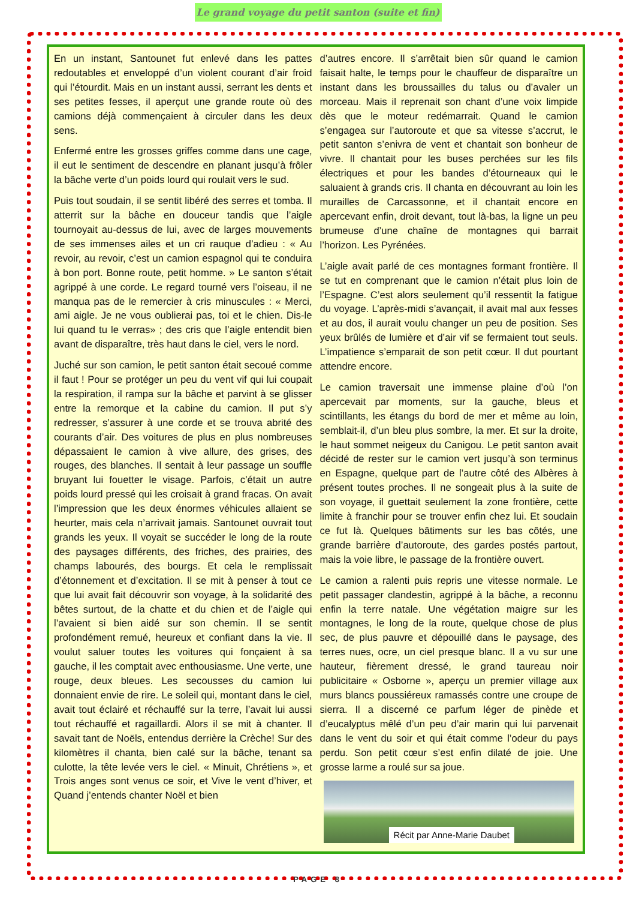Le grand voyage du petit santon (suite et fin)
En un instant, Santounet fut enlevé dans les pattes redoutables et enveloppé d’un violent courant d’air froid qui l’étourdit. Mais en un instant aussi, serrant les dents et ses petites fesses, il aperçut une grande route où des camions déjà commençaient à circuler dans les deux sens.
Enfermé entre les grosses griffes comme dans une cage, il eut le sentiment de descendre en planant jusqu’à frôler la bâche verte d’un poids lourd qui roulait vers le sud.
Puis tout soudain, il se sentit libéré des serres et tomba. Il atterrit sur la bâche en douceur tandis que l’aigle tournoyait au-dessus de lui, avec de larges mouvements de ses immenses ailes et un cri rauque d’adieu : « Au revoir, au revoir, c’est un camion espagnol qui te conduira à bon port. Bonne route, petit homme. » Le santon s’était agrippé à une corde. Le regard tourné vers l’oiseau, il ne manqua pas de le remercier à cris minuscules : « Merci, ami aigle. Je ne vous oublierai pas, toi et le chien. Dis-le lui quand tu le verras» ; des cris que l’aigle entendit bien avant de disparaître, très haut dans le ciel, vers le nord.
Juché sur son camion, le petit santon était secoué comme il faut ! Pour se protéger un peu du vent vif qui lui coupait la respiration, il rampa sur la bâche et parvint à se glisser entre la remorque et la cabine du camion. Il put s’y redresser, s’assurer à une corde et se trouva abrité des courants d’air. Des voitures de plus en plus nombreuses dépassaient le camion à vive allure, des grises, des rouges, des blanches. Il sentait à leur passage un souffle bruyant lui fouetter le visage. Parfois, c’était un autre poids lourd pressé qui les croisait à grand fracas. On avait l’impression que les deux énormes véhicules allaient se heurter, mais cela n’arrivait jamais. Santounet ouvrait tout grands les yeux. Il voyait se succéder le long de la route des paysages différents, des friches, des prairies, des champs labourés, des bourgs. Et cela le remplissait d’étonnement et d’excitation. Il se mit à penser à tout ce que lui avait fait découvrir son voyage, à la solidarité des bêtes surtout, de la chatte et du chien et de l’aigle qui l’avaient si bien aidé sur son chemin. Il se sentit profondément remué, heureux et confiant dans la vie. Il voulut saluer toutes les voitures qui fonçaient à sa gauche, il les comptait avec enthousiasme. Une verte, une rouge, deux bleues. Les secousses du camion lui donnaient envie de rire. Le soleil qui, montant dans le ciel, avait tout éclairé et réchauffé sur la terre, l’avait lui aussi tout réchauffé et ragaillardi. Alors il se mit à chanter. Il savait tant de Noëls, entendus derrière la Crèche! Sur des kilomètres il chanta, bien calé sur la bâche, tenant sa culotte, la tête levée vers le ciel. « Minuit, Chrétiens », et Trois anges sont venus ce soir, et Vive le vent d’hiver, et Quand j’entends chanter Noël et bien
d’autres encore. Il s’arrêtait bien sûr quand le camion faisait halte, le temps pour le chauffeur de disparaître un instant dans les broussailles du talus ou d’avaler un morceau. Mais il reprenait son chant d’une voix limpide dès que le moteur redémarrait. Quand le camion s’engagea sur l’autoroute et que sa vitesse s’accrut, le petit santon s’enivra de vent et chantait son bonheur de vivre. Il chantait pour les buses perchées sur les fils électriques et pour les bandes d’étourneaux qui le saluaient à grands cris. Il chanta en découvrant au loin les murailles de Carcassonne, et il chantait encore en apercevant enfin, droit devant, tout là-bas, la ligne un peu brumeuse d’une chaîne de montagnes qui barrait l’horizon. Les Pyrénées.
L’aigle avait parlé de ces montagnes formant frontière. Il se tut en comprenant que le camion n’était plus loin de l’Espagne. C’est alors seulement qu’il ressentit la fatigue du voyage. L’après-midi s’avançait, il avait mal aux fesses et au dos, il aurait voulu changer un peu de position. Ses yeux brûlés de lumière et d’air vif se fermaient tout seuls. L’impatience s’emparait de son petit cœur. Il dut pourtant attendre encore.
Le camion traversait une immense plaine d’où l’on apercevait par moments, sur la gauche, bleus et scintillants, les étangs du bord de mer et même au loin, semblait-il, d’un bleu plus sombre, la mer. Et sur la droite, le haut sommet neigeux du Canigou. Le petit santon avait décidé de rester sur le camion vert jusqu’à son terminus en Espagne, quelque part de l’autre côté des Albères à présent toutes proches. Il ne songeait plus à la suite de son voyage, il guettait seulement la zone frontière, cette limite à franchir pour se trouver enfin chez lui. Et soudain ce fut là. Quelques bâtiments sur les bas côtés, une grande barrière d’autoroute, des gardes postés partout, mais la voie libre, le passage de la frontière ouvert.
Le camion a ralenti puis repris une vitesse normale. Le petit passager clandestin, agrippé à la bâche, a reconnu enfin la terre natale. Une végétation maigre sur les montagnes, le long de la route, quelque chose de plus sec, de plus pauvre et dépouillé dans le paysage, des terres nues, ocre, un ciel presque blanc. Il a vu sur une hauteur, fièrement dressé, le grand taureau noir publicitaire « Osborne », aperçu un premier village aux murs blancs poussiéreux ramassés contre une croupe de sierra. Il a discerné ce parfum léger de pinède et d’eucalyptus mêlé d’un peu d’air marin qui lui parvenait dans le vent du soir et qui était comme l’odeur du pays perdu. Son petit cœur s’est enfin dilaté de joie. Une grosse larme a roulé sur sa joue.
Récit par Anne-Marie Daubet
PAGE 8